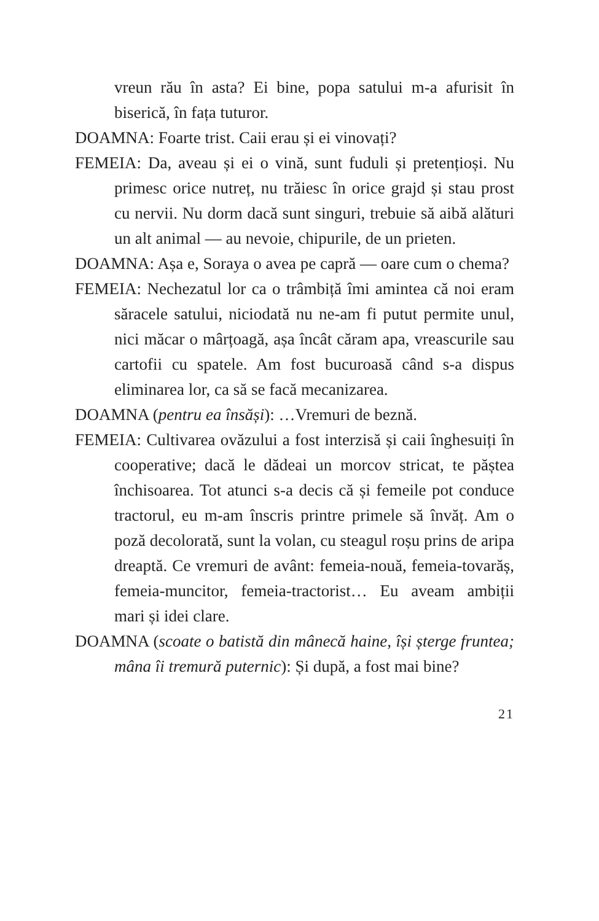vreun rău în asta? Ei bine, popa satului m-a afurisit în biserică, în fața tuturor.
DOAMNA: Foarte trist. Caii erau și ei vinovați?
FEMEIA: Da, aveau și ei o vină, sunt fuduli și pretențioși. Nu primesc orice nutreț, nu trăiesc în orice grajd și stau prost cu nervii. Nu dorm dacă sunt singuri, trebuie să aibă alături un alt animal — au nevoie, chipurile, de un prieten.
DOAMNA: Așa e, Soraya o avea pe capră — oare cum o chema?
FEMEIA: Nechezatul lor ca o trâmbiță îmi amintea că noi eram săracele satului, niciodată nu ne-am fi putut permite unul, nici măcar o mârțoagă, așa încât căram apa, vreascurile sau cartofii cu spatele. Am fost bucuroasă când s-a dispus eliminarea lor, ca să se facă mecanizarea.
DOAMNA (pentru ea însăși): …Vremuri de beznă.
FEMEIA: Cultivarea ovăzului a fost interzisă și caii înghesuiți în cooperative; dacă le dădeai un morcov stricat, te păștea închisoarea. Tot atunci s-a decis că și femeile pot conduce tractorul, eu m-am înscris printre primele să învăț. Am o poză decolorată, sunt la volan, cu steagul roșu prins de aripa dreaptă. Ce vremuri de avânt: femeia-nouă, femeia-tovarăș, femeia-muncitor, femeia-tractorist… Eu aveam ambiții mari și idei clare.
DOAMNA (scoate o batistă din mânecă haine, își șterge fruntea; mâna îi tremură puternic): Și după, a fost mai bine?
21